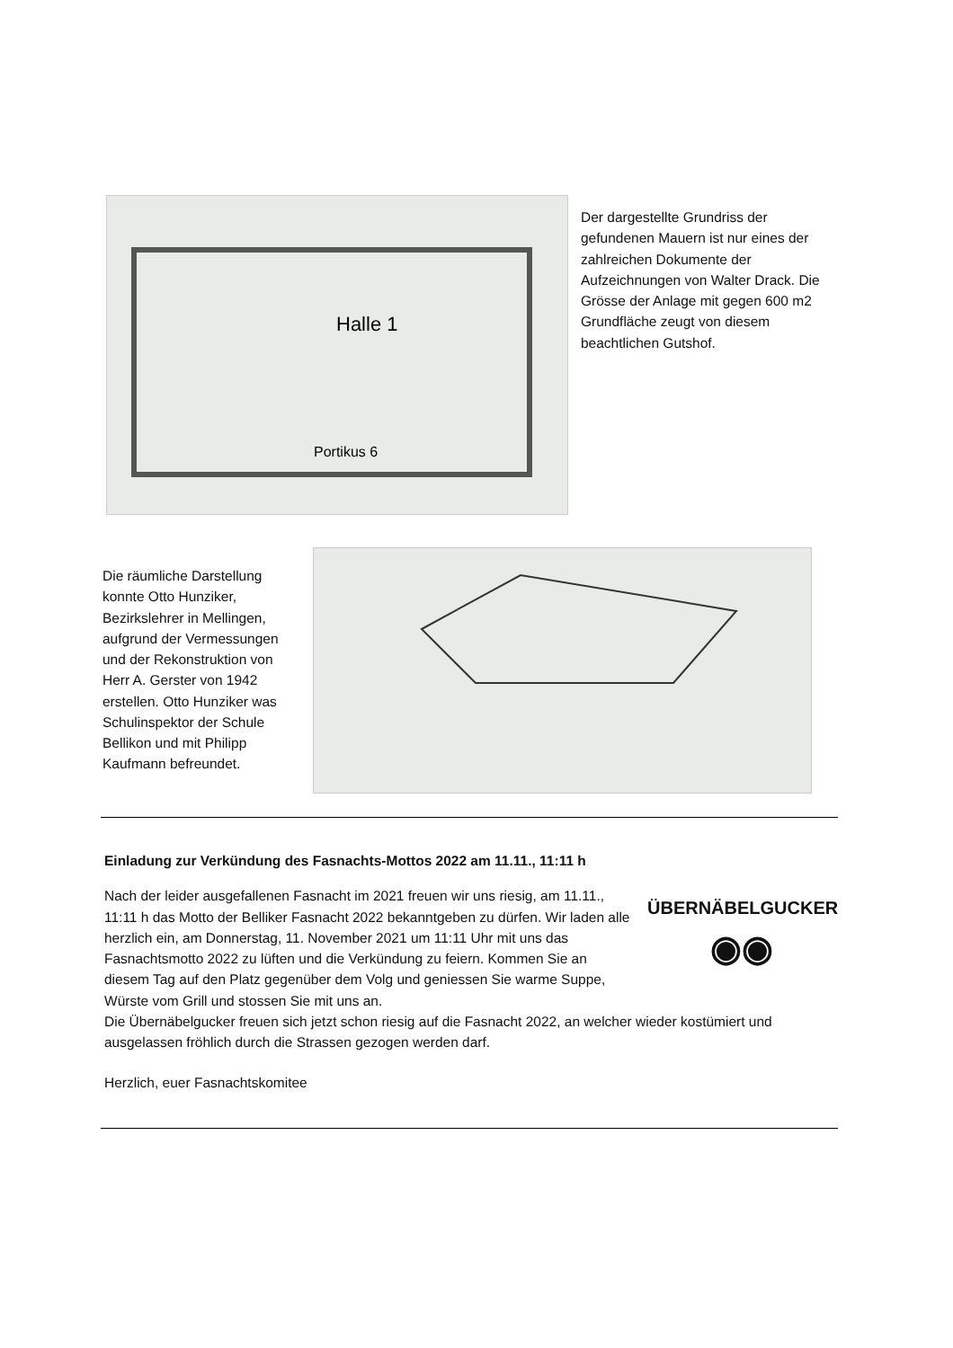Halle 1
Portikus 6
Der dargestellte Grundriss der gefundenen Mauern ist nur eines der zahlreichen Dokumente der Aufzeichnungen von Walter Drack. Die Grösse der Anlage mit gegen 600 m2 Grundfläche zeugt von diesem beachtlichen Gutshof.
Die räumliche Darstellung konnte Otto Hunziker, Bezirkslehrer in Mellingen, aufgrund der Vermessungen und der Rekonstruktion von Herr A. Gerster von 1942 erstellen. Otto Hunziker was Schulinspektor der Schule Bellikon und mit Philipp Kaufmann befreundet.
Einladung zur Verkündung des Fasnachts-Mottos 2022 am 11.11., 11:11 h
Nach der leider ausgefallenen Fasnacht im 2021 freuen wir uns riesig, am 11.11., 11:11 h das Motto der Belliker Fasnacht 2022 bekanntgeben zu dürfen. Wir laden alle herzlich ein, am Donnerstag, 11. November 2021 um 11:11 Uhr mit uns das Fasnachtsmotto 2022 zu lüften und die Verkündung zu feiern. Kommen Sie an diesem Tag auf den Platz gegenüber dem Volg und geniessen Sie warme Suppe, Würste vom Grill und stossen Sie mit uns an.
ÜBERNÄBELGUCKER
◉◉
Die Übernäbelgucker freuen sich jetzt schon riesig auf die Fasnacht 2022, an welcher wieder kostümiert und ausgelassen fröhlich durch die Strassen gezogen werden darf.
Herzlich, euer Fasnachtskomitee